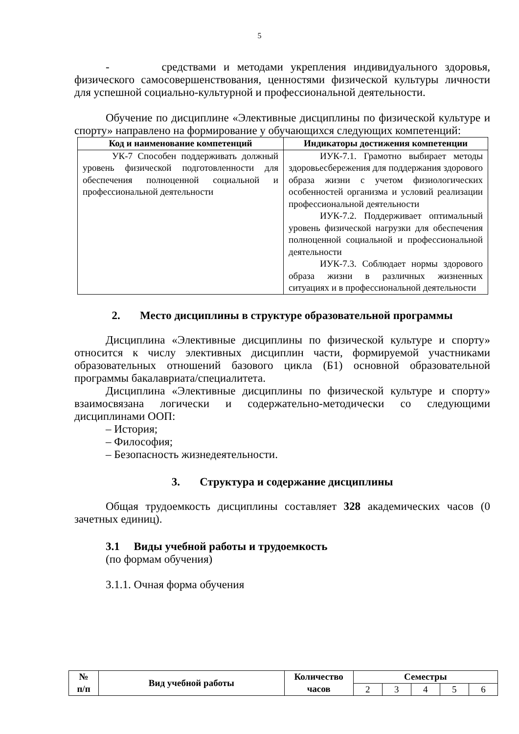5
- средствами и методами укрепления индивидуального здоровья, физического самосовершенствования, ценностями физической культуры личности для успешной социально-культурной и профессиональной деятельности.
Обучение по дисциплине «Элективные дисциплины по физической культуре и спорту» направлено на формирование у обучающихся следующих компетенций:
| Код и наименование компетенций | Индикаторы достижения компетенции |
| --- | --- |
| УК-7 Способен поддерживать должный уровень физической подготовленности для обеспечения полноценной социальной и профессиональной деятельности | ИУК-7.1. Грамотно выбирает методы здоровьесбережения для поддержания здорового образа жизни с учетом физиологических особенностей организма и условий реализации профессиональной деятельности ИУК-7.2. Поддерживает оптимальный уровень физической нагрузки для обеспечения полноценной социальной и профессиональной деятельности ИУК-7.3. Соблюдает нормы здорового образа жизни в различных жизненных ситуациях и в профессиональной деятельности |
2. Место дисциплины в структуре образовательной программы
Дисциплина «Элективные дисциплины по физической культуре и спорту» относится к числу элективных дисциплин части, формируемой участниками образовательных отношений базового цикла (Б1) основной образовательной программы бакалавриата/специалитета.
Дисциплина «Элективные дисциплины по физической культуре и спорту» взаимосвязана логически и содержательно-методически со следующими дисциплинами ООП:
– История;
– Философия;
– Безопасность жизнедеятельности.
3. Структура и содержание дисциплины
Общая трудоемкость дисциплины составляет 328 академических часов (0 зачетных единиц).
3.1 Виды учебной работы и трудоемкость
(по формам обучения)
3.1.1. Очная форма обучения
| № п/п | Вид учебной работы | Количество часов | Семестры | | | | |
| --- | --- | --- | --- | --- | --- | --- | --- |
| | | | 2 | 3 | 4 | 5 | 6 |